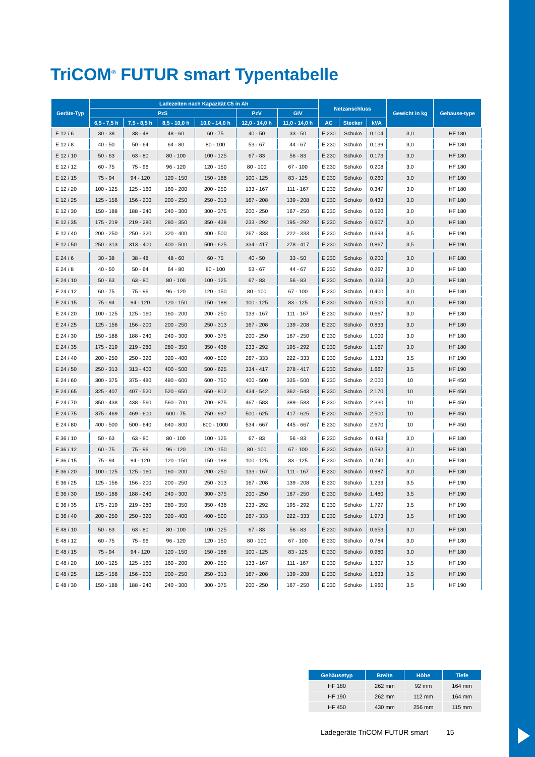TriCOM<sup>®</sup> FUTUR smart Typentabelle
| Geräte-Typ | Ladezeiten nach Kapazität C5 in Ah | | | | | | Netzanschluss | | | Gewicht in kg | Gehäuse-type |
| --- | --- | --- | --- | --- | --- | --- | --- | --- | --- | --- | --- |
| | PzS | | | | PzV | GIV | | | | | |
| | 6,5 - 7,5 h | 7,5 - 8,5 h | 8,5 - 10,0 h | 10,0 - 14,0 h | 12,0 - 14,0 h | 11,0 - 14,0 h | AC | Stecker | kVA | | |
| E 12 / 6 | 30 - 38 | 38 - 48 | 48 - 60 | 60 - 75 | 40 - 50 | 33 - 50 | E 230 | Schuko | 0,104 | 3,0 | HF 180 |
| E 12 / 8 | 40 - 50 | 50 - 64 | 64 - 80 | 80 - 100 | 53 - 67 | 44 - 67 | E 230 | Schuko | 0,139 | 3,0 | HF 180 |
| E 12 / 10 | 50 - 63 | 63 - 80 | 80 - 100 | 100 - 125 | 67 - 83 | 56 - 83 | E 230 | Schuko | 0,173 | 3,0 | HF 180 |
| E 12 / 12 | 60 - 75 | 75 - 96 | 96 - 120 | 120 - 150 | 80 - 100 | 67 - 100 | E 230 | Schuko | 0,208 | 3,0 | HF 180 |
| E 12 / 15 | 75 - 94 | 94 - 120 | 120 - 150 | 150 - 188 | 100 - 125 | 83 - 125 | E 230 | Schuko | 0,260 | 3,0 | HF 180 |
| E 12 / 20 | 100 - 125 | 125 - 160 | 160 - 200 | 200 - 250 | 133 - 167 | 111 - 167 | E 230 | Schuko | 0,347 | 3,0 | HF 180 |
| E 12 / 25 | 125 - 156 | 156 - 200 | 200 - 250 | 250 - 313 | 167 - 208 | 139 - 208 | E 230 | Schuko | 0,433 | 3,0 | HF 180 |
| E 12 / 30 | 150 - 188 | 188 - 240 | 240 - 300 | 300 - 375 | 200 - 250 | 167 - 250 | E 230 | Schuko | 0,520 | 3,0 | HF 180 |
| E 12 / 35 | 175 - 219 | 219 - 280 | 280 - 350 | 350 - 438 | 233 - 292 | 195 - 292 | E 230 | Schuko | 0,607 | 3,0 | HF 180 |
| E 12 / 40 | 200 - 250 | 250 - 320 | 320 - 400 | 400 - 500 | 267 - 333 | 222 - 333 | E 230 | Schuko | 0,693 | 3,5 | HF 190 |
| E 12 / 50 | 250 - 313 | 313 - 400 | 400 - 500 | 500 - 625 | 334 - 417 | 278 - 417 | E 230 | Schuko | 0,867 | 3,5 | HF 190 |
| E 24 / 6 | 30 - 38 | 38 - 48 | 48 - 60 | 60 - 75 | 40 - 50 | 33 - 50 | E 230 | Schuko | 0,200 | 3,0 | HF 180 |
| E 24 / 8 | 40 - 50 | 50 - 64 | 64 - 80 | 80 - 100 | 53 - 67 | 44 - 67 | E 230 | Schuko | 0,267 | 3,0 | HF 180 |
| E 24 / 10 | 50 - 63 | 63 - 80 | 80 - 100 | 100 - 125 | 67 - 83 | 56 - 83 | E 230 | Schuko | 0,333 | 3,0 | HF 180 |
| E 24 / 12 | 60 - 75 | 75 - 96 | 96 - 120 | 120 - 150 | 80 - 100 | 67 - 100 | E 230 | Schuko | 0,400 | 3,0 | HF 180 |
| E 24 / 15 | 75 - 94 | 94 - 120 | 120 - 150 | 150 - 188 | 100 - 125 | 83 - 125 | E 230 | Schuko | 0,500 | 3,0 | HF 180 |
| E 24 / 20 | 100 - 125 | 125 - 160 | 160 - 200 | 200 - 250 | 133 - 167 | 111 - 167 | E 230 | Schuko | 0,667 | 3,0 | HF 180 |
| E 24 / 25 | 125 - 156 | 156 - 200 | 200 - 250 | 250 - 313 | 167 - 208 | 139 - 208 | E 230 | Schuko | 0,833 | 3,0 | HF 180 |
| E 24 / 30 | 150 - 188 | 188 - 240 | 240 - 300 | 300 - 375 | 200 - 250 | 167 - 250 | E 230 | Schuko | 1,000 | 3,0 | HF 180 |
| E 24 / 35 | 175 - 219 | 219 - 280 | 280 - 350 | 350 - 438 | 233 - 292 | 195 - 292 | E 230 | Schuko | 1,167 | 3,0 | HF 180 |
| E 24 / 40 | 200 - 250 | 250 - 320 | 320 - 400 | 400 - 500 | 267 - 333 | 222 - 333 | E 230 | Schuko | 1,333 | 3,5 | HF 190 |
| E 24 / 50 | 250 - 313 | 313 - 400 | 400 - 500 | 500 - 625 | 334 - 417 | 278 - 417 | E 230 | Schuko | 1,667 | 3,5 | HF 190 |
| E 24 / 60 | 300 - 375 | 375 - 480 | 480 - 600 | 600 - 750 | 400 - 500 | 335 - 500 | E 230 | Schuko | 2,000 | 10 | HF 450 |
| E 24 / 65 | 325 - 407 | 407 - 520 | 520 - 650 | 650 - 812 | 434 - 542 | 362 - 543 | E 230 | Schuko | 2,170 | 10 | HF 450 |
| E 24 / 70 | 350 - 438 | 438 - 560 | 560 - 700 | 700 - 875 | 467 - 583 | 389 - 583 | E 230 | Schuko | 2,330 | 10 | HF 450 |
| E 24 / 75 | 375 - 469 | 469 - 600 | 600 - 75 | 750 - 937 | 500 - 625 | 417 - 625 | E 230 | Schuko | 2,500 | 10 | HF 450 |
| E 24 / 80 | 400 - 500 | 500 - 640 | 640 - 800 | 800 - 1000 | 534 - 667 | 445 - 667 | E 230 | Schuko | 2,670 | 10 | HF 450 |
| E 36 / 10 | 50 - 63 | 63 - 80 | 80 - 100 | 100 - 125 | 67 - 83 | 56 - 83 | E 230 | Schuko | 0,493 | 3,0 | HF 180 |
| E 36 / 12 | 60 - 75 | 75 - 96 | 96 - 120 | 120 - 150 | 80 - 100 | 67 - 100 | E 230 | Schuko | 0,592 | 3,0 | HF 180 |
| E 36 / 15 | 75 - 94 | 94 - 120 | 120 - 150 | 150 - 188 | 100 - 125 | 83 - 125 | E 230 | Schuko | 0,740 | 3,0 | HF 180 |
| E 36 / 20 | 100 - 125 | 125 - 160 | 160 - 200 | 200 - 250 | 133 - 167 | 111 - 167 | E 230 | Schuko | 0,987 | 3,0 | HF 180 |
| E 36 / 25 | 125 - 156 | 156 - 200 | 200 - 250 | 250 - 313 | 167 - 208 | 139 - 208 | E 230 | Schuko | 1,233 | 3,5 | HF 190 |
| E 36 / 30 | 150 - 188 | 188 - 240 | 240 - 300 | 300 - 375 | 200 - 250 | 167 - 250 | E 230 | Schuko | 1,480 | 3,5 | HF 190 |
| E 36 / 35 | 175 - 219 | 219 - 280 | 280 - 350 | 350 - 438 | 233 - 292 | 195 - 292 | E 230 | Schuko | 1,727 | 3,5 | HF 190 |
| E 36 / 40 | 200 - 250 | 250 - 320 | 320 - 400 | 400 - 500 | 267 - 333 | 222 - 333 | E 230 | Schuko | 1,973 | 3,5 | HF 190 |
| E 48 / 10 | 50 - 63 | 63 - 80 | 80 - 100 | 100 - 125 | 67 - 83 | 56 - 83 | E 230 | Schuko | 0,653 | 3,0 | HF 180 |
| E 48 / 12 | 60 - 75 | 75 - 96 | 96 - 120 | 120 - 150 | 80 - 100 | 67 - 100 | E 230 | Schuko | 0,784 | 3,0 | HF 180 |
| E 48 / 15 | 75 - 94 | 94 - 120 | 120 - 150 | 150 - 188 | 100 - 125 | 83 - 125 | E 230 | Schuko | 0,980 | 3,0 | HF 180 |
| E 48 / 20 | 100 - 125 | 125 - 160 | 160 - 200 | 200 - 250 | 133 - 167 | 111 - 167 | E 230 | Schuko | 1,307 | 3,5 | HF 190 |
| E 48 / 25 | 125 - 156 | 156 - 200 | 200 - 250 | 250 - 313 | 167 - 208 | 139 - 208 | E 230 | Schuko | 1,633 | 3,5 | HF 190 |
| E 48 / 30 | 150 - 188 | 188 - 240 | 240 - 300 | 300 - 375 | 200 - 250 | 167 - 250 | E 230 | Schuko | 1,960 | 3,5 | HF 190 |
| Gehäusetyp | Breite | Höhe | Tiefe |
| --- | --- | --- | --- |
| HF 180 | 262 mm | 92 mm | 164 mm |
| HF 190 | 262 mm | 112 mm | 164 mm |
| HF 450 | 430 mm | 256 mm | 115 mm |
Ladegeräte TriCOM FUTUR smart 15